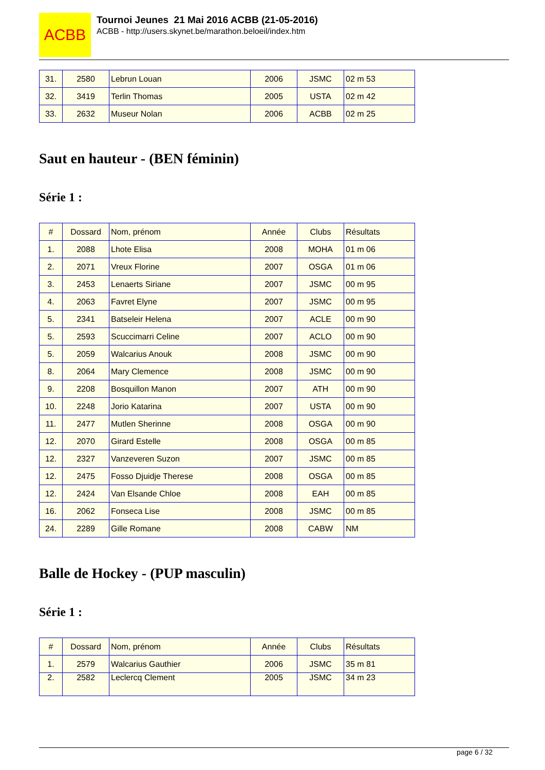ACBB
Tournoi Jeunes 21 Mai 2016 ACBB (21-05-2016)
ACBB - http://users.skynet.be/marathon.beloeil/index.htm
| 31. | 2580 | Lebrun Louan | 2006 | JSMC | 02 m 53 |
| 32. | 3419 | Terlin Thomas | 2005 | USTA | 02 m 42 |
| 33. | 2632 | Museur Nolan | 2006 | ACBB | 02 m 25 |
Saut en hauteur - (BEN féminin)
Série 1 :
| # | Dossard | Nom, prénom | Année | Clubs | Résultats |
| --- | --- | --- | --- | --- | --- |
| 1. | 2088 | Lhote Elisa | 2008 | MOHA | 01 m 06 |
| 2. | 2071 | Vreux Florine | 2007 | OSGA | 01 m 06 |
| 3. | 2453 | Lenaerts Siriane | 2007 | JSMC | 00 m 95 |
| 4. | 2063 | Favret Elyne | 2007 | JSMC | 00 m 95 |
| 5. | 2341 | Batseleir Helena | 2007 | ACLE | 00 m 90 |
| 5. | 2593 | Scuccimarri Celine | 2007 | ACLO | 00 m 90 |
| 5. | 2059 | Walcarius Anouk | 2008 | JSMC | 00 m 90 |
| 8. | 2064 | Mary Clemence | 2008 | JSMC | 00 m 90 |
| 9. | 2208 | Bosquillon Manon | 2007 | ATH | 00 m 90 |
| 10. | 2248 | Jorio Katarina | 2007 | USTA | 00 m 90 |
| 11. | 2477 | Mutlen Sherinne | 2008 | OSGA | 00 m 90 |
| 12. | 2070 | Girard Estelle | 2008 | OSGA | 00 m 85 |
| 12. | 2327 | Vanzeveren Suzon | 2007 | JSMC | 00 m 85 |
| 12. | 2475 | Fosso Djuidje Therese | 2008 | OSGA | 00 m 85 |
| 12. | 2424 | Van Elsande Chloe | 2008 | EAH | 00 m 85 |
| 16. | 2062 | Fonseca Lise | 2008 | JSMC | 00 m 85 |
| 24. | 2289 | Gille Romane | 2008 | CABW | NM |
Balle de Hockey - (PUP masculin)
Série 1 :
| # | Dossard | Nom, prénom | Année | Clubs | Résultats |
| --- | --- | --- | --- | --- | --- |
| 1. | 2579 | Walcarius Gauthier | 2006 | JSMC | 35 m 81 |
| 2. | 2582 | Leclercq Clement | 2005 | JSMC | 34 m 23 |
page 6 / 32